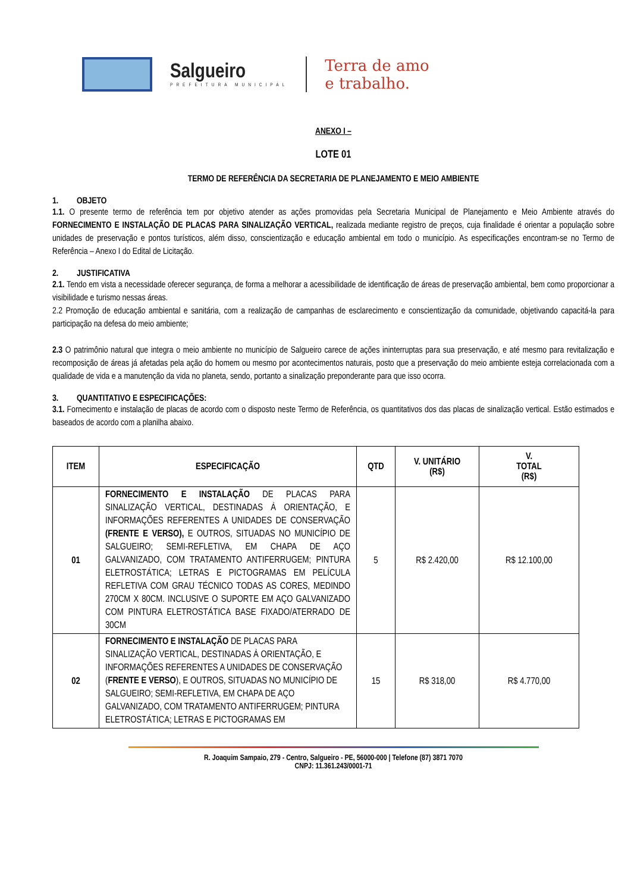Salgueiro
PREFEITURA MUNICIPAL
Terra de amo
e trabalho.
ANEXO I –
LOTE 01
TERMO DE REFERÊNCIA DA SECRETARIA DE PLANEJAMENTO E MEIO AMBIENTE
1. OBJETO
1.1. O presente termo de referência tem por objetivo atender as ações promovidas pela Secretaria Municipal de Planejamento e Meio Ambiente através do FORNECIMENTO E INSTALAÇÃO DE PLACAS PARA SINALIZAÇÃO VERTICAL, realizada mediante registro de preços, cuja finalidade é orientar a população sobre unidades de preservação e pontos turísticos, além disso, conscientização e educação ambiental em todo o município. As especificações encontram-se no Termo de Referência – Anexo I do Edital de Licitação.
2. JUSTIFICATIVA
2.1. Tendo em vista a necessidade oferecer segurança, de forma a melhorar a acessibilidade de identificação de áreas de preservação ambiental, bem como proporcionar a visibilidade e turismo nessas áreas.
2.2 Promoção de educação ambiental e sanitária, com a realização de campanhas de esclarecimento e conscientização da comunidade, objetivando capacitá-la para participação na defesa do meio ambiente;
2.3 O patrimônio natural que integra o meio ambiente no município de Salgueiro carece de ações ininterruptas para sua preservação, e até mesmo para revitalização e recomposição de áreas já afetadas pela ação do homem ou mesmo por acontecimentos naturais, posto que a preservação do meio ambiente esteja correlacionada com a qualidade de vida e a manutenção da vida no planeta, sendo, portanto a sinalização preponderante para que isso ocorra.
3. QUANTITATIVO E ESPECIFICAÇÕES:
3.1. Fornecimento e instalação de placas de acordo com o disposto neste Termo de Referência, os quantitativos dos das placas de sinalização vertical. Estão estimados e baseados de acordo com a planilha abaixo.
| ITEM | ESPECIFICAÇÃO | QTD | V. UNITÁRIO (R$) | V. TOTAL (R$) |
| --- | --- | --- | --- | --- |
| 01 | FORNECIMENTO E INSTALAÇÃO DE PLACAS PARA SINALIZAÇÃO VERTICAL, DESTINADAS À ORIENTAÇÃO, E INFORMAÇÕES REFERENTES A UNIDADES DE CONSERVAÇÃO (FRENTE E VERSO), E OUTROS, SITUADAS NO MUNICÍPIO DE SALGUEIRO; SEMI-REFLETIVA, EM CHAPA DE AÇO GALVANIZADO, COM TRATAMENTO ANTIFERRUGEM; PINTURA ELETROSTÁTICA; LETRAS E PICTOGRAMAS EM PELÍCULA REFLETIVA COM GRAU TÉCNICO TODAS AS CORES, MEDINDO 270CM X 80CM. INCLUSIVE O SUPORTE EM AÇO GALVANIZADO COM PINTURA ELETROSTÁTICA BASE FIXADO/ATERRADO DE 30CM | 5 | R$ 2.420,00 | R$ 12.100,00 |
| 02 | FORNECIMENTO E INSTALAÇÃO DE PLACAS PARA SINALIZAÇÃO VERTICAL, DESTINADAS À ORIENTAÇÃO, E INFORMAÇÕES REFERENTES A UNIDADES DE CONSERVAÇÃO ( FRENTE E VERSO ), E OUTROS, SITUADAS NO MUNICÍPIO DE SALGUEIRO; SEMI-REFLETIVA, EM CHAPA DE AÇO GALVANIZADO, COM TRATAMENTO ANTIFERRUGEM; PINTURA ELETROSTÁTICA; LETRAS E PICTOGRAMAS EM | 15 | R$ 318,00 | R$ 4.770,00 |
R. Joaquim Sampaio, 279 - Centro, Salgueiro - PE, 56000-000 | Telefone (87) 3871 7070
CNPJ: 11.361.243/0001-71